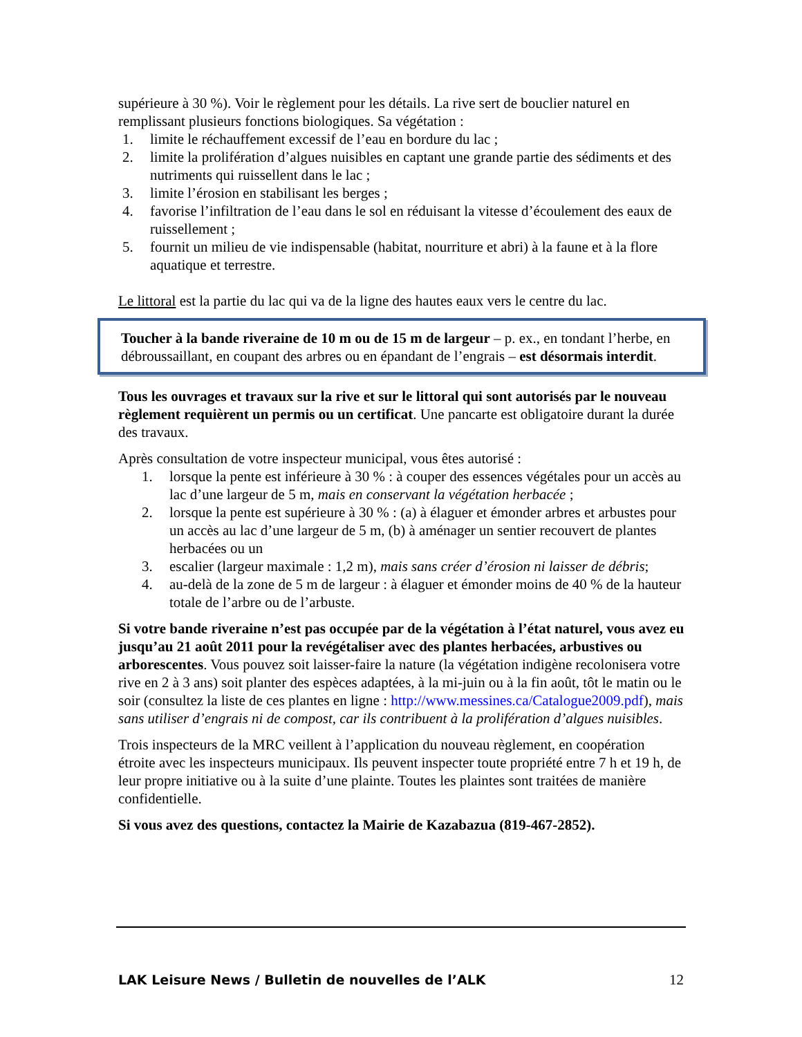supérieure à 30 %). Voir le règlement pour les détails. La rive sert de bouclier naturel en remplissant plusieurs fonctions biologiques. Sa végétation :
1. limite le réchauffement excessif de l’eau en bordure du lac ;
2. limite la prolifération d’algues nuisibles en captant une grande partie des sédiments et des nutriments qui ruissellent dans le lac ;
3. limite l’érosion en stabilisant les berges ;
4. favorise l’infiltration de l’eau dans le sol en réduisant la vitesse d’écoulement des eaux de ruissellement ;
5. fournit un milieu de vie indispensable (habitat, nourriture et abri) à la faune et à la flore aquatique et terrestre.
Le littoral est la partie du lac qui va de la ligne des hautes eaux vers le centre du lac.
Toucher à la bande riveraine de 10 m ou de 15 m de largeur – p. ex., en tondant l’herbe, en débroussaillant, en coupant des arbres ou en épandant de l’engrais – est désormais interdit.
Tous les ouvrages et travaux sur la rive et sur le littoral qui sont autorisés par le nouveau règlement requièrent un permis ou un certificat. Une pancarte est obligatoire durant la durée des travaux.
Après consultation de votre inspecteur municipal, vous êtes autorisé :
1. lorsque la pente est inférieure à 30 % : à couper des essences végétales pour un accès au lac d’une largeur de 5 m, mais en conservant la végétation herbacée ;
2. lorsque la pente est supérieure à 30 % : (a) à élaguer et émonder arbres et arbustes pour un accès au lac d’une largeur de 5 m, (b) à aménager un sentier recouvert de plantes herbacées ou un
3. escalier (largeur maximale : 1,2 m), mais sans créer d’érosion ni laisser de débris;
4. au-delà de la zone de 5 m de largeur : à élaguer et émonder moins de 40 % de la hauteur totale de l’arbre ou de l’arbuste.
Si votre bande riveraine n’est pas occupée par de la végétation à l’état naturel, vous avez eu jusqu’au 21 août 2011 pour la revégétaliser avec des plantes herbacées, arbustives ou arborescentes. Vous pouvez soit laisser-faire la nature (la végétation indigène recolonisera votre rive en 2 à 3 ans) soit planter des espèces adaptées, à la mi-juin ou à la fin août, tôt le matin ou le soir (consultez la liste de ces plantes en ligne : http://www.messines.ca/Catalogue2009.pdf), mais sans utiliser d’engrais ni de compost, car ils contribuent à la prolifération d’algues nuisibles.
Trois inspecteurs de la MRC veillent à l’application du nouveau règlement, en coopération étroite avec les inspecteurs municipaux. Ils peuvent inspecter toute propriété entre 7 h et 19 h, de leur propre initiative ou à la suite d’une plainte. Toutes les plaintes sont traitées de manière confidentielle.
Si vous avez des questions, contactez la Mairie de Kazabazua (819-467-2852).
LAK Leisure News / Bulletin de nouvelles de l’ALK 12